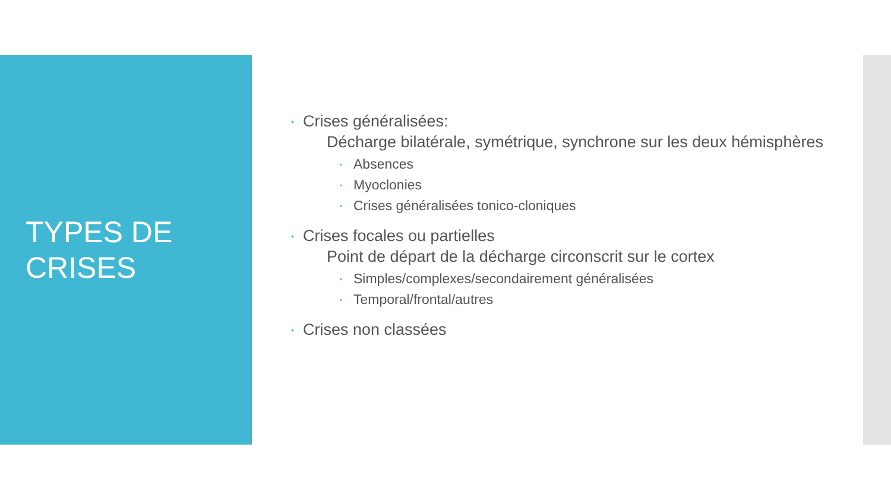TYPES DE
CRISES
• Crises généralisées:
Décharge bilatérale, symétrique, synchrone sur les deux hémisphères
• Absences
• Myoclonies
• Crises généralisées tonico-cloniques
• Crises focales ou partielles
Point de départ de la décharge circonscrit sur le cortex
• Simples/complexes/secondairement généralisées
• Temporal/frontal/autres
• Crises non classées